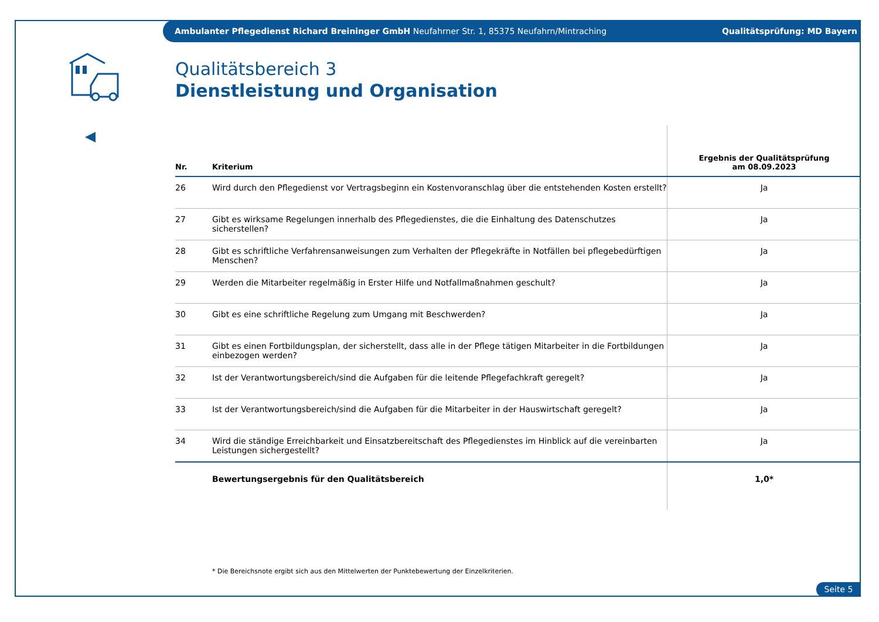Ambulanter Pflegedienst Richard Breininger GmbH Neufahrner Str. 1, 85375 Neufahrn/Mintraching Qualitätsprüfung: MD Bayern
Qualitätsbereich 3
Dienstleistung und Organisation
| Nr. | Kriterium | Ergebnis der Qualitätsprüfung am 08.09.2023 |
| --- | --- | --- |
| 26 | Wird durch den Pflegedienst vor Vertragsbeginn ein Kostenvoranschlag über die entstehenden Kosten erstellt? | Ja |
| 27 | Gibt es wirksame Regelungen innerhalb des Pflegedienstes, die die Einhaltung des Datenschutzes sicherstellen? | Ja |
| 28 | Gibt es schriftliche Verfahrensanweisungen zum Verhalten der Pflegekräfte in Notfällen bei pflegebedürftigen Menschen? | Ja |
| 29 | Werden die Mitarbeiter regelmäßig in Erster Hilfe und Notfallmaßnahmen geschult? | Ja |
| 30 | Gibt es eine schriftliche Regelung zum Umgang mit Beschwerden? | Ja |
| 31 | Gibt es einen Fortbildungsplan, der sicherstellt, dass alle in der Pflege tätigen Mitarbeiter in die Fortbildungen einbezogen werden? | Ja |
| 32 | Ist der Verantwortungsbereich/sind die Aufgaben für die leitende Pflegefachkraft geregelt? | Ja |
| 33 | Ist der Verantwortungsbereich/sind die Aufgaben für die Mitarbeiter in der Hauswirtschaft geregelt? | Ja |
| 34 | Wird die ständige Erreichbarkeit und Einsatzbereitschaft des Pflegedienstes im Hinblick auf die vereinbarten Leistungen sichergestellt? | Ja |
| | Bewertungsergebnis für den Qualitätsbereich | 1,0* |
* Die Bereichsnote ergibt sich aus den Mittelwerten der Punktebewertung der Einzelkriterien.
Seite 5